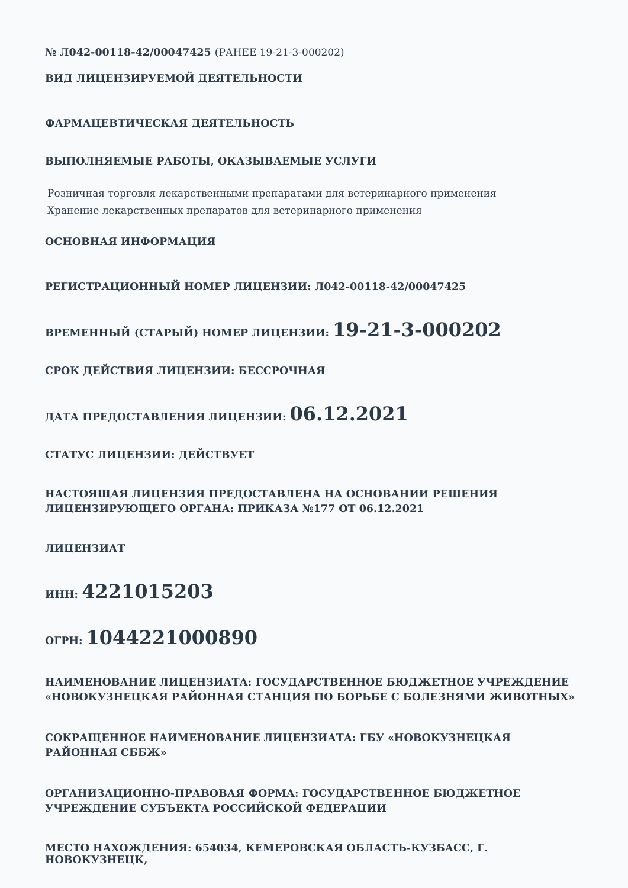№ Л042-00118-42/00047425 (РАНЕЕ 19-21-3-000202)
ВИД ЛИЦЕНЗИРУЕМОЙ ДЕЯТЕЛЬНОСТИ
ФАРМАЦЕВТИЧЕСКАЯ ДЕЯТЕЛЬНОСТЬ
ВЫПОЛНЯЕМЫЕ РАБОТЫ, ОКАЗЫВАЕМЫЕ УСЛУГИ
Розничная торговля лекарственными препаратами для ветеринарного применения
Хранение лекарственных препаратов для ветеринарного применения
ОСНОВНАЯ ИНФОРМАЦИЯ
РЕГИСТРАЦИОННЫЙ НОМЕР ЛИЦЕНЗИИ: Л042-00118-42/00047425
ВРЕМЕННЫЙ (СТАРЫЙ) НОМЕР ЛИЦЕНЗИИ: 19-21-3-000202
СРОК ДЕЙСТВИЯ ЛИЦЕНЗИИ: БЕССРОЧНАЯ
ДАТА ПРЕДОСТАВЛЕНИЯ ЛИЦЕНЗИИ: 06.12.2021
СТАТУС ЛИЦЕНЗИИ: ДЕЙСТВУЕТ
НАСТОЯЩАЯ ЛИЦЕНЗИЯ ПРЕДОСТАВЛЕНА НА ОСНОВАНИИ РЕШЕНИЯ ЛИЦЕНЗИРУЮЩЕГО ОРГАНА: ПРИКАЗА №177 ОТ 06.12.2021
ЛИЦЕНЗИАТ
ИНН: 4221015203
ОГРН: 1044221000890
НАИМЕНОВАНИЕ ЛИЦЕНЗИАТА: ГОСУДАРСТВЕННОЕ БЮДЖЕТНОЕ УЧРЕЖДЕНИЕ «НОВОКУЗНЕЦКАЯ РАЙОННАЯ СТАНЦИЯ ПО БОРЬБЕ С БОЛЕЗНЯМИ ЖИВОТНЫХ»
СОКРАЩЕННОЕ НАИМЕНОВАНИЕ ЛИЦЕНЗИАТА: ГБУ «НОВОКУЗНЕЦКАЯ РАЙОННАЯ СББЖ»
ОРГАНИЗАЦИОННО-ПРАВОВАЯ ФОРМА: ГОСУДАРСТВЕННОЕ БЮДЖЕТНОЕ УЧРЕЖДЕНИЕ СУБЪЕКТА РОССИЙСКОЙ ФЕДЕРАЦИИ
МЕСТО НАХОЖДЕНИЯ: 654034, КЕМЕРОВСКАЯ ОБЛАСТЬ-КУЗБАСС, Г. НОВОКУЗНЕЦК,